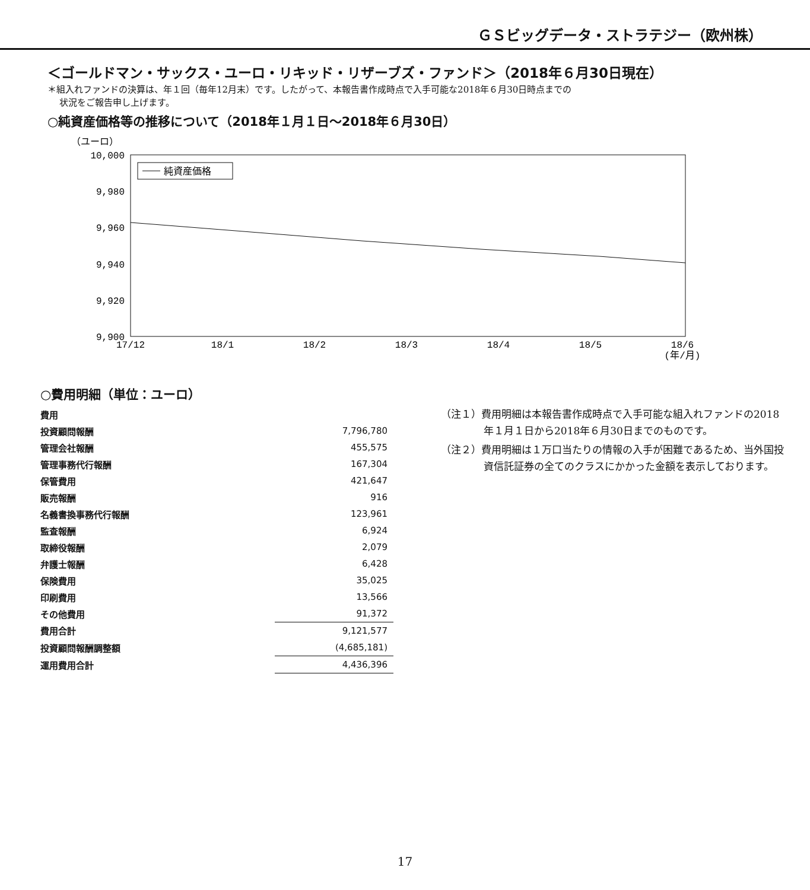ＧＳビッグデータ・ストラテジー（欧州株）
＜ゴールドマン・サックス・ユーロ・リキッド・リザーブズ・ファンド＞（2018年６月30日現在）
＊組入れファンドの決算は、年１回（毎年12月末）です。したがって、本報告書作成時点で入手可能な2018年６月30日時点までの
状況をご報告申し上げます。
○純資産価格等の推移について（2018年１月１日～2018年６月30日）
（ユーロ）
10,000
9,980
9,960
9,940
9,920
9,900
17/12
18/1
18/2
18/3
18/4
18/5
18/6
(年/月)
純資産価格
○費用明細（単位：ユーロ）
| 費用 | |
| 投資顧問報酬 | 7,796,780 |
| 管理会社報酬 | 455,575 |
| 管理事務代行報酬 | 167,304 |
| 保管費用 | 421,647 |
| 販売報酬 | 916 |
| 名義書換事務代行報酬 | 123,961 |
| 監査報酬 | 6,924 |
| 取締役報酬 | 2,079 |
| 弁護士報酬 | 6,428 |
| 保険費用 | 35,025 |
| 印刷費用 | 13,566 |
| その他費用 | 91,372 |
| 費用合計 | 9,121,577 |
| 投資顧問報酬調整額 | (4,685,181) |
| 運用費用合計 | 4,436,396 |
（注１）費用明細は本報告書作成時点で入手可能な組入れファンドの2018年１月１日から2018年６月30日までのものです。
（注２）費用明細は１万口当たりの情報の入手が困難であるため、当外国投資信託証券の全てのクラスにかかった金額を表示しております。
17